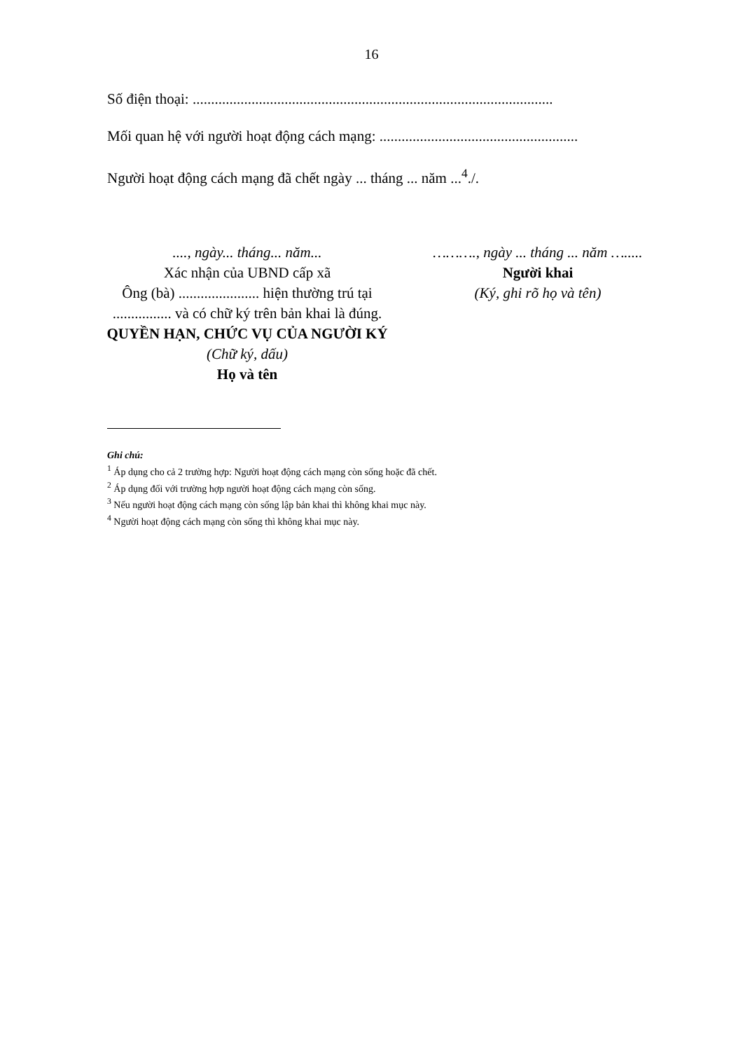16
Số điện thoại: ..................................................................................................
Mối quan hệ với người hoạt động cách mạng: ......................................................
Người hoạt động cách mạng đã chết ngày ... tháng ... năm ...<sup>4</sup>./.
...., ngày... tháng... năm...
Xác nhận của UBND cấp xã
Ông (bà) ...................... hiện thường trú tại ................ và có chữ ký trên bản khai là đúng.
QUYỀN HẠN, CHỨC VỤ CỦA NGƯỜI KÝ
(Chữ ký, dấu)
Họ và tên
………., ngày ... tháng ... năm ….....
Người khai
(Ký, ghi rõ họ và tên)
Ghi chú:
<sup>1</sup> Áp dụng cho cả 2 trường hợp: Người hoạt động cách mạng còn sống hoặc đã chết.
<sup>2</sup> Áp dụng đối với trường hợp người hoạt động cách mạng còn sống.
<sup>3</sup> Nếu người hoạt động cách mạng còn sống lập bản khai thì không khai mục này.
<sup>4</sup> Người hoạt động cách mạng còn sống thì không khai mục này.